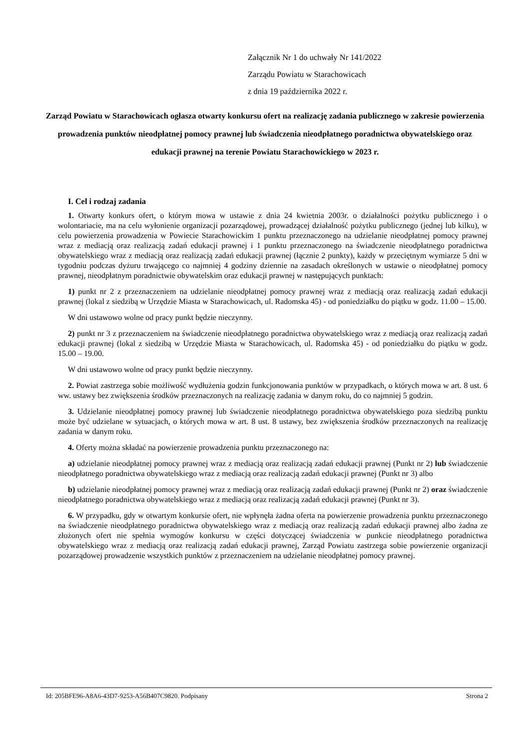Załącznik Nr 1 do uchwały Nr 141/2022
Zarządu Powiatu w Starachowicach
z dnia 19 października 2022 r.
Zarząd Powiatu w Starachowicach ogłasza otwarty konkursu ofert na realizację zadania publicznego w zakresie powierzenia prowadzenia punktów nieodpłatnej pomocy prawnej lub świadczenia nieodpłatnego poradnictwa obywatelskiego oraz edukacji prawnej na terenie Powiatu Starachowickiego w 2023 r.
I. Cel i rodzaj zadania
1. Otwarty konkurs ofert, o którym mowa w ustawie z dnia 24 kwietnia 2003r. o działalności pożytku publicznego i o wolontariacie, ma na celu wyłonienie organizacji pozarządowej, prowadzącej działalność pożytku publicznego (jednej lub kilku), w celu powierzenia prowadzenia w Powiecie Starachowickim 1 punktu przeznaczonego na udzielanie nieodpłatnej pomocy prawnej wraz z mediacją oraz realizacją zadań edukacji prawnej i 1 punktu przeznaczonego na świadczenie nieodpłatnego poradnictwa obywatelskiego wraz z mediacją oraz realizacją zadań edukacji prawnej (łącznie 2 punkty), każdy w przeciętnym wymiarze 5 dni w tygodniu podczas dyżuru trwającego co najmniej 4 godziny dziennie na zasadach określonych w ustawie o nieodpłatnej pomocy prawnej, nieodpłatnym poradnictwie obywatelskim oraz edukacji prawnej w następujących punktach:
1) punkt nr 2 z przeznaczeniem na udzielanie nieodpłatnej pomocy prawnej wraz z mediacją oraz realizacją zadań edukacji prawnej (lokal z siedzibą w Urzędzie Miasta w Starachowicach, ul. Radomska 45) - od poniedziałku do piątku w godz. 11.00 – 15.00.
W dni ustawowo wolne od pracy punkt będzie nieczynny.
2) punkt nr 3 z przeznaczeniem na świadczenie nieodpłatnego poradnictwa obywatelskiego wraz z mediacją oraz realizacją zadań edukacji prawnej (lokal z siedzibą w Urzędzie Miasta w Starachowicach, ul. Radomska 45) - od poniedziałku do piątku w godz. 15.00 – 19.00.
W dni ustawowo wolne od pracy punkt będzie nieczynny.
2. Powiat zastrzega sobie możliwość wydłużenia godzin funkcjonowania punktów w przypadkach, o których mowa w art. 8 ust. 6 ww. ustawy bez zwiększenia środków przeznaczonych na realizację zadania w danym roku, do co najmniej 5 godzin.
3. Udzielanie nieodpłatnej pomocy prawnej lub świadczenie nieodpłatnego poradnictwa obywatelskiego poza siedzibą punktu może być udzielane w sytuacjach, o których mowa w art. 8 ust. 8 ustawy, bez zwiększenia środków przeznaczonych na realizację zadania w danym roku.
4. Oferty można składać na powierzenie prowadzenia punktu przeznaczonego na:
a) udzielanie nieodpłatnej pomocy prawnej wraz z mediacją oraz realizacją zadań edukacji prawnej (Punkt nr 2) lub świadczenie nieodpłatnego poradnictwa obywatelskiego wraz z mediacją oraz realizacją zadań edukacji prawnej (Punkt nr 3) albo
b) udzielanie nieodpłatnej pomocy prawnej wraz z mediacją oraz realizacją zadań edukacji prawnej (Punkt nr 2) oraz świadczenie nieodpłatnego poradnictwa obywatelskiego wraz z mediacją oraz realizacją zadań edukacji prawnej (Punkt nr 3).
6. W przypadku, gdy w otwartym konkursie ofert, nie wpłynęła żadna oferta na powierzenie prowadzenia punktu przeznaczonego na świadczenie nieodpłatnego poradnictwa obywatelskiego wraz z mediacją oraz realizacją zadań edukacji prawnej albo żadna ze złożonych ofert nie spełnia wymogów konkursu w części dotyczącej świadczenia w punkcie nieodpłatnego poradnictwa obywatelskiego wraz z mediacją oraz realizacją zadań edukacji prawnej, Zarząd Powiatu zastrzega sobie powierzenie organizacji pozarządowej prowadzenie wszystkich punktów z przeznaczeniem na udzielanie nieodpłatnej pomocy prawnej.
Id: 205BFE96-A8A6-43D7-9253-A56B407C9820. Podpisany Strona 2